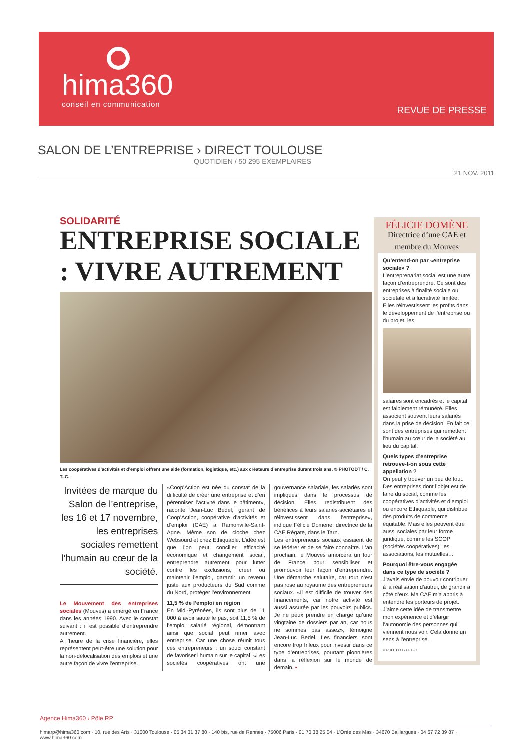hima360
conseil en communication
REVUE DE PRESSE
SALON DE L’ENTREPRISE › DIRECT TOULOUSE
QUOTIDIEN / 50 295 EXEMPLAIRES
21 NOV. 2011
SOLIDARITÉ
ENTREPRISE SOCIALE : VIVRE AUTREMENT
Les coopératives d’activités et d’emploi offrent une aide (formation, logistique, etc.) aux créateurs d’entreprise durant trois ans. © PHOTODT / C. T.-C.
Invitées de marque du Salon de l’entreprise, les 16 et 17 novembre, les entreprises sociales remettent l’humain au cœur de la société.
Le Mouvement des entreprises sociales (Mouves) a émergé en France dans les années 1990. Avec le constat suivant : il est possible d’entreprendre autrement.
A l’heure de la crise financière, elles représentent peut-être une solution pour la non-délocalisation des emplois et une autre façon de vivre l’entreprise.
«Coop’Action est née du constat de la difficulté de créer une entreprise et d’en pérenniser l’activité dans le bâtiment», raconte Jean-Luc Bedel, gérant de Coop’Action, coopérative d’activités et d’emploi (CAE) à Ramonville-Saint-Agne. Même son de cloche chez Websourd et chez Ethiquable. L’idée est que l’on peut concilier efficacité économique et changement social, entreprendre autrement pour lutter contre les exclusions, créer ou maintenir l’emploi, garantir un revenu juste aux producteurs du Sud comme du Nord, protéger l’environnement.
11,5 % de l’emploi en région
En Midi-Pyrénées, ils sont plus de 11 000 à avoir sauté le pas, soit 11,5 % de l’emploi salarié régional, démontrant ainsi que social peut rimer avec entreprise. Car une chose réunit tous ces entrepreneurs : un souci constant de favoriser l’humain sur le capital. «Les sociétés coopératives ont une gouvernance salariale, les salariés sont impliqués dans le processus de décision. Elles redistribuent des bénéfices à leurs salariés-sociétaires et réinvestissent dans l’entreprise», indique Félicie Domène, directrice de la CAE Régate, dans le Tarn.
Les entrepreneurs sociaux essaient de se fédérer et de se faire connaître. L’an prochain, le Mouves amorcera un tour de France pour sensibiliser et promouvoir leur façon d’entreprendre. Une démarche salutaire, car tout n’est pas rose au royaume des entrepreneurs sociaux. «Il est difficile de trouver des financements, car notre activité est aussi assurée par les pouvoirs publics. Je ne peux prendre en charge qu’une vingtaine de dossiers par an, car nous ne sommes pas assez», témoigne Jean-Luc Bedel. Les financiers sont encore trop frileux pour investir dans ce type d’entreprises, pourtant pionnières dans la réflexion sur le monde de demain. •
FÉLICIE DOMÈNE
Directrice d’une CAE et membre du Mouves
Qu’entend-on par «entreprise sociale» ?
L’entreprenariat social est une autre façon d’entreprendre. Ce sont des entreprises à finalité sociale ou sociétale et à lucrativité limitée. Elles réinvestissent les profits dans le développement de l’entreprise ou du projet, les
salaires sont encadrés et le capital est faiblement rémunéré. Elles associent souvent leurs salariés dans la prise de décision. En fait ce sont des entreprises qui remettent l’humain au cœur de la société au lieu du capital.
Quels types d’entreprise retrouve-t-on sous cette appellation ?
On peut y trouver un peu de tout. Des entreprises dont l’objet est de faire du social, comme les coopératives d’activités et d’emploi ou encore Ethiquable, qui distribue des produits de commerce équitable. Mais elles peuvent être aussi sociales par leur forme juridique, comme les SCOP (sociétés coopératives), les associations, les mutuelles…
Pourquoi être-vous engagée dans ce type de société ?
J’avais envie de pouvoir contribuer à la réalisation d’autrui, de grandir à côté d’eux. Ma CAE m’a appris à entendre les porteurs de projet. J’aime cette idée de transmettre mon expérience et d’élargir l’autonomie des personnes qui viennent nous voir. Cela donne un sens à l’entreprise.
© PHOTODT / C. T.-C.
Agence Hima360 › Pôle RP
himarp@hima360.com · 10, rue des Arts · 31000 Toulouse · 05 34 31 37 80 · 140 bis, rue de Rennes · 75006 Paris · 01 70 38 25 04 · L’Orée des Mas · 34670 Baillargues · 04 67 72 39 87 · www.hima360.com